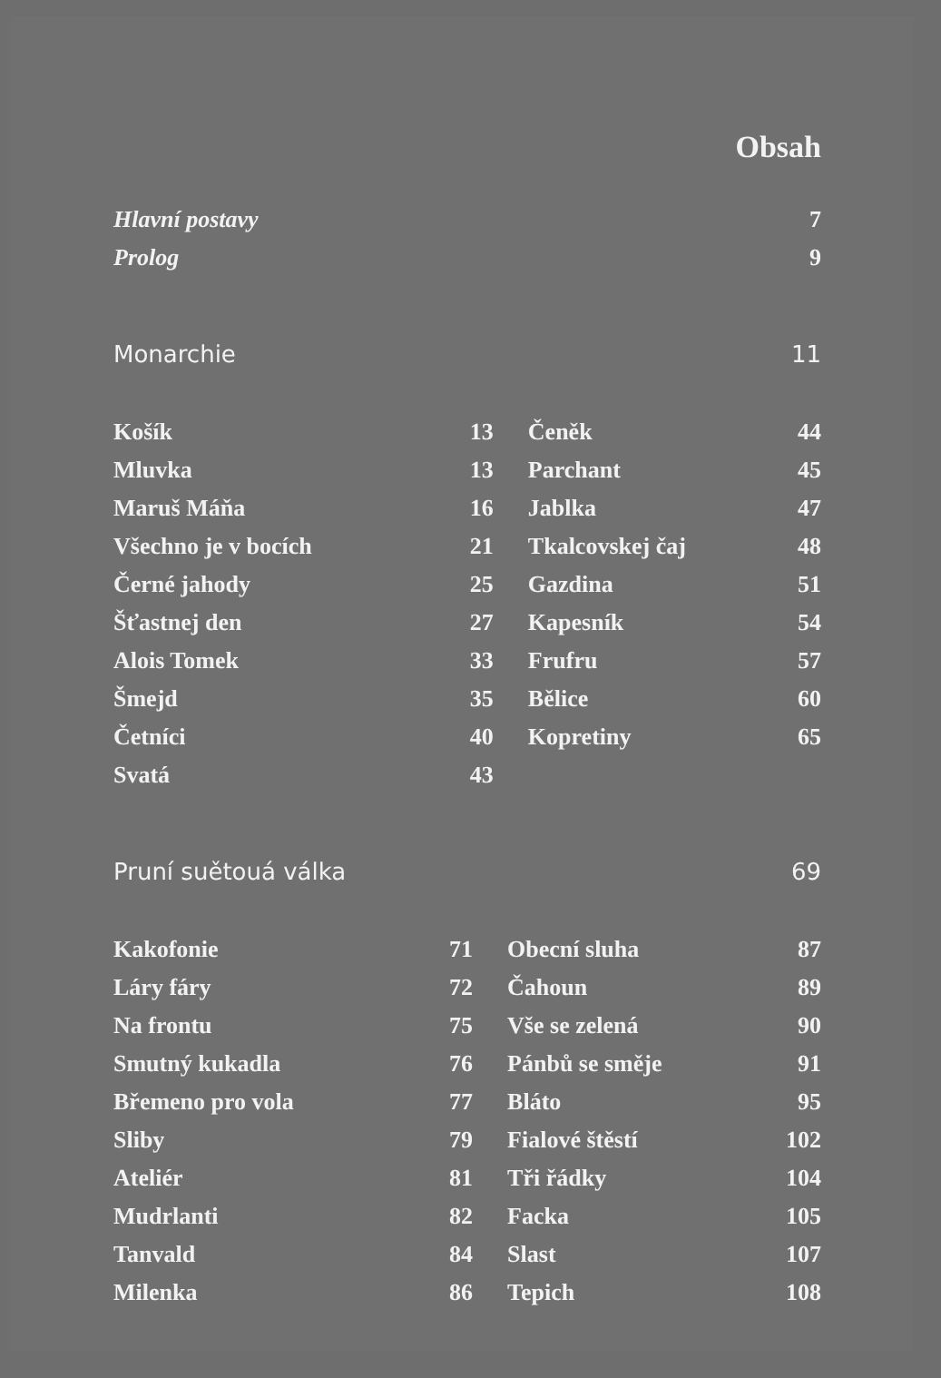Obsah
| Hlavní postavy | 7 |
| Prolog | 9 |
| Monarchie | 11 |
| Košík | 13 | Čeněk | 44 |
| Mluvka | 13 | Parchant | 45 |
| Maruš Máňa | 16 | Jablka | 47 |
| Všechno je v bocích | 21 | Tkalcovskej čaj | 48 |
| Černé jahody | 25 | Gazdina | 51 |
| Šťastnej den | 27 | Kapesník | 54 |
| Alois Tomek | 33 | Frufru | 57 |
| Šmejd | 35 | Bělice | 60 |
| Četníci | 40 | Kopretiny | 65 |
| Svatá | 43 | | |
| Pruní suětouá válka | 69 |
| Kakofonie | 71 | Obecní sluha | 87 |
| Láry fáry | 72 | Čahoun | 89 |
| Na frontu | 75 | Vše se zelená | 90 |
| Smutný kukadla | 76 | Pánbů se směje | 91 |
| Břemeno pro vola | 77 | Bláto | 95 |
| Sliby | 79 | Fialové štěstí | 102 |
| Ateliér | 81 | Tři řádky | 104 |
| Mudrlanti | 82 | Facka | 105 |
| Tanvald | 84 | Slast | 107 |
| Milenka | 86 | Tepich | 108 |